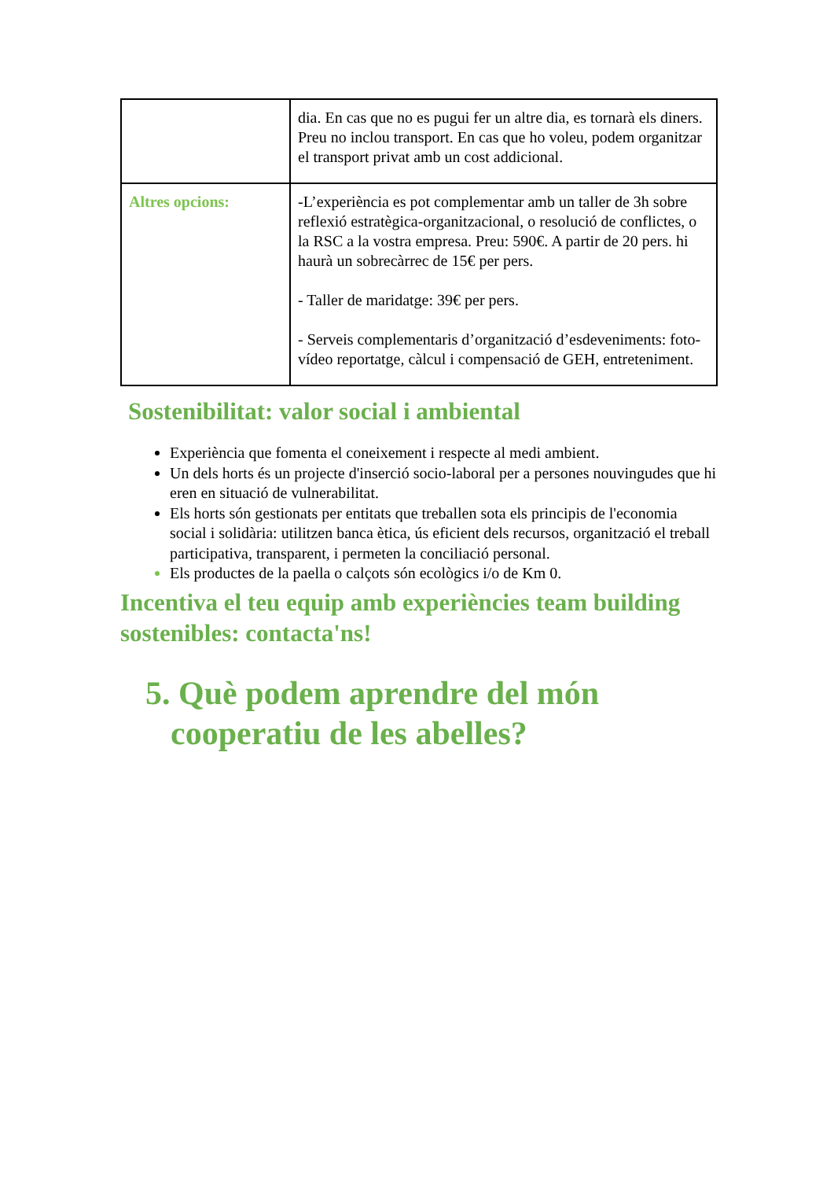| | dia. En cas que no es pugui fer un altre dia, es tornarà els diners. Preu no inclou transport. En cas que ho voleu, podem organitzar el transport privat amb un cost addicional. |
| Altres opcions: | -L’experiència es pot complementar amb un taller de 3h sobre reflexió estratègica-organitzacional, o resolució de conflictes, o la RSC a la vostra empresa. Preu: 590€. A partir de 20 pers. hi haurà un sobrecàrrec de 15€ per pers. - Taller de maridatge: 39€ per pers. - Serveis complementaris d’organització d’esdeveniments: foto-vídeo reportatge, càlcul i compensació de GEH, entreteniment. |
Sostenibilitat: valor social i ambiental
Experiència que fomenta el coneixement i respecte al medi ambient.
Un dels horts és un projecte d'inserció socio-laboral per a persones nouvingudes que hi eren en situació de vulnerabilitat.
Els horts són gestionats per entitats que treballen sota els principis de l'economia social i solidària: utilitzen banca ètica, ús eficient dels recursos, organització el treball participativa, transparent, i permeten la conciliació personal.
Els productes de la paella o calçots són ecològics i/o de Km 0.
Incentiva el teu equip amb experiències team building sostenibles: contacta'ns!
5. Què podem aprendre del món cooperatiu de les abelles?